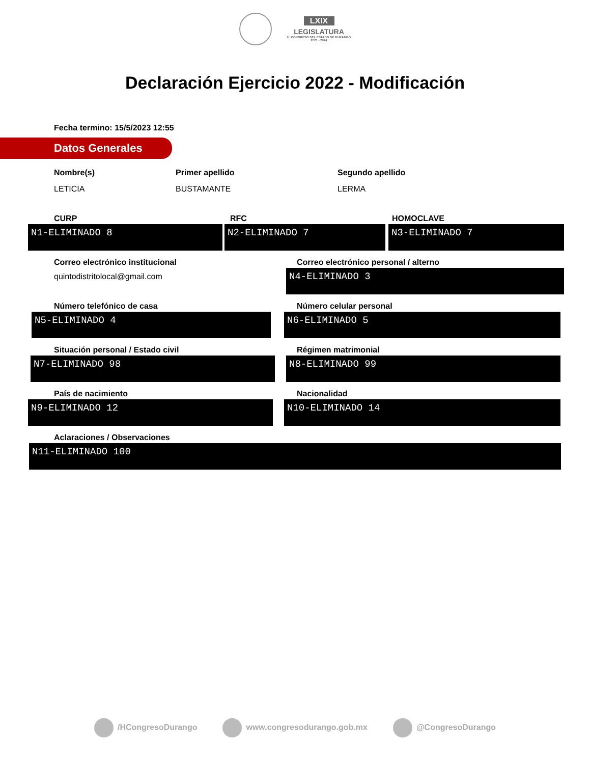LXIX LEGISLATURA H. CONGRESO DEL ESTADO DE DURANGO 2021 - 2024
Declaración Ejercicio 2022 - Modificación
Fecha termino: 15/5/2023 12:55
Datos Generales
Nombre(s)
LETICIA
Primer apellido
BUSTAMANTE
Segundo apellido
LERMA
CURP
N1-ELIMINADO 8
RFC
N2-ELIMINADO 7
HOMOCLAVE
N3-ELIMINADO 7
Correo electrónico institucional
quintodistritolocal@gmail.com
Correo electrónico personal / alterno
N4-ELIMINADO 3
Número telefónico de casa
N5-ELIMINADO 4
Número celular personal
N6-ELIMINADO 5
Situación personal / Estado civil
N7-ELIMINADO 98
Régimen matrimonial
N8-ELIMINADO 99
País de nacimiento
N9-ELIMINADO 12
Nacionalidad
N10-ELIMINADO 14
Aclaraciones / Observaciones
N11-ELIMINADO 100
/HCongresoDurango www.congresodurango.gob.mx @CongresoDurango